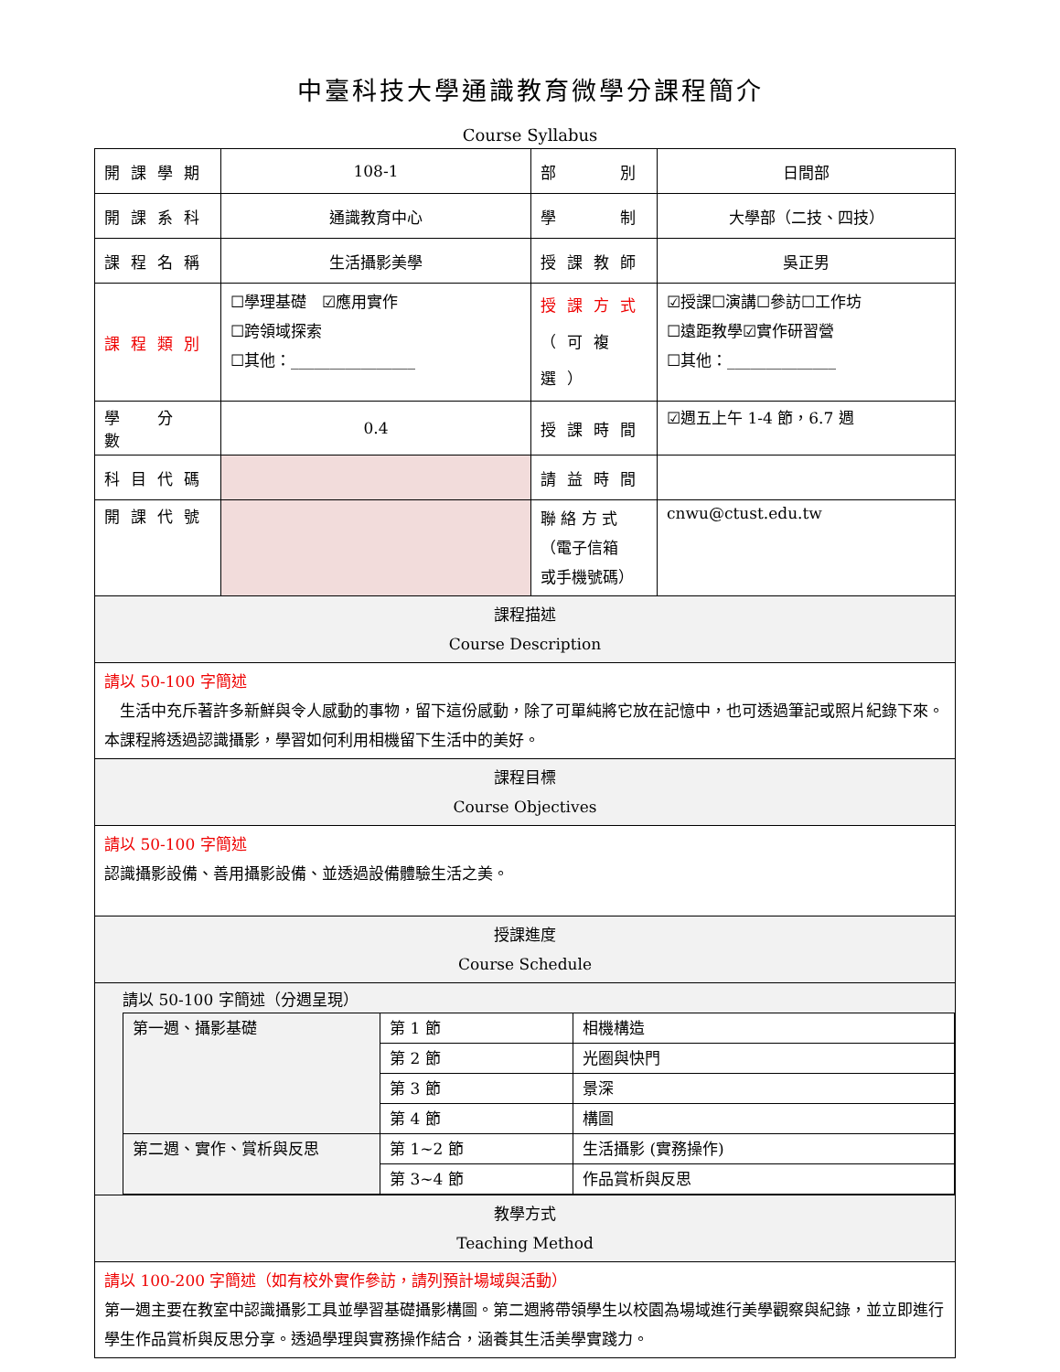中臺科技大學通識教育微學分課程簡介
Course Syllabus
| 開課學期 | 108-1 | 部 別 | 日間部 |
| 開課系科 | 通識教育中心 | 學 制 | 大學部（二技、四技） |
| 課程名稱 | 生活攝影美學 | 授課教師 | 吳正男 |
| 課程類別 | ☐學理基礎 ☑應用實作 ☐跨領域探索 ☐其他：________________ | 授課方式 （可複選） | ☑授課☐演講☐參訪☐工作坊 ☐遠距教學☑實作研習營 ☐其他：______________ |
| 學 分 數 | 0.4 | 授課時間 | ☑週五上午 1-4 節，6.7 週 |
| 科目代碼 | | 請益時間 | |
| 開課代號 | | 聯 絡 方 式 （電子信箱 或手機號碼） | cnwu@ctust.edu.tw |
| 課程描述 Course Description | | | |
| 請以 50-100 字簡述 生活中充斥著許多新鮮與令人感動的事物，留下這份感動，除了可單純將它放在記憶中，也可透過筆記或照片紀錄下來。本課程將透過認識攝影，學習如何利用相機留下生活中的美好。 | | | |
| 課程目標 Course Objectives | | | |
| 請以 50-100 字簡述 認識攝影設備、善用攝影設備、並透過設備體驗生活之美。 | | | |
| 授課進度 Course Schedule | | | |
| 請以 50-100 字簡述（分週呈現） / 第一週、攝影基礎 / 第 1 節 / 相機構造 / / / 第 2 節 / 光圈與快門 / / / 第 3 節 / 景深 / / / 第 4 節 / 構圖 / / 第二週、實作、賞析與反思 / 第 1~2 節 / 生活攝影 (實務操作) / / / 第 3~4 節 / 作品賞析與反思 / | | | |
| 教學方式 Teaching Method | | | |
| 請以 100-200 字簡述（如有校外實作參訪，請列預計場域與活動） 第一週主要在教室中認識攝影工具並學習基礎攝影構圖。第二週將帶領學生以校園為場域進行美學觀察與紀錄，並立即進行學生作品賞析與反思分享。透過學理與實務操作結合，涵養其生活美學實踐力。 | | | |